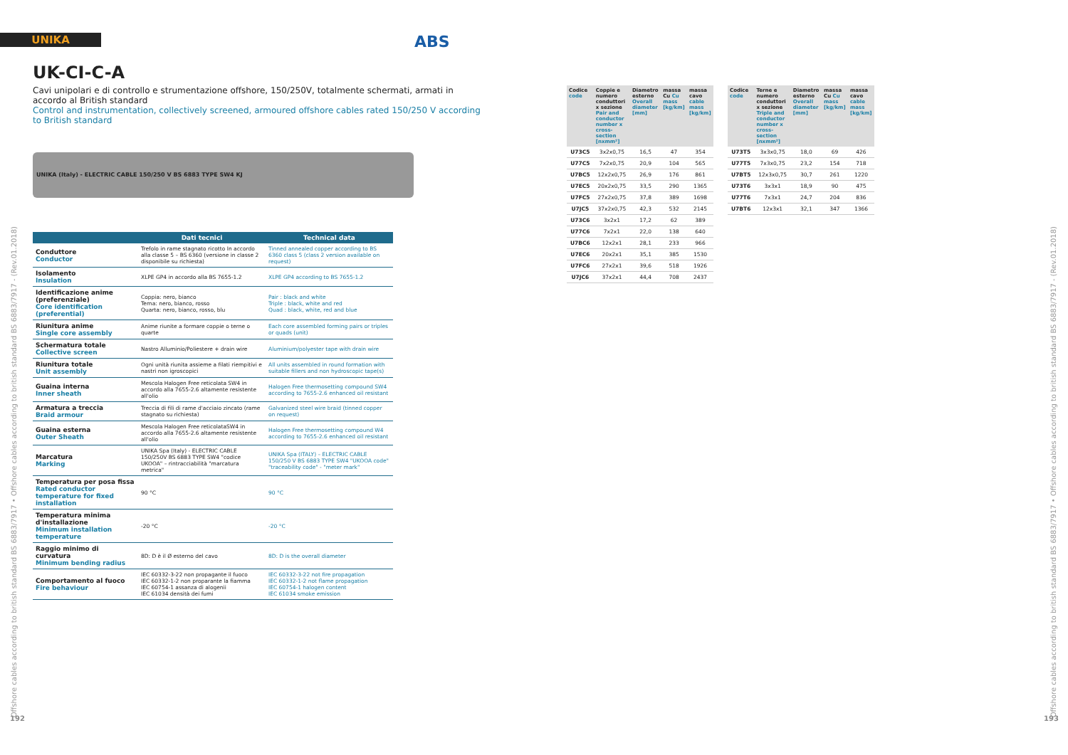UNIKA ABS
UK-CI-C-A
Cavi unipolari e di controllo e strumentazione offshore, 150/250V, totalmente schermati, armati in accordo al British standard
Control and instrumentation, collectively screened, armoured offshore cables rated 150/250 V according to British standard
UNIKA (Italy) - ELECTRIC CABLE 150/250 V BS 6883 TYPE SW4 KJ
| | Dati tecnici | Technical data |
| --- | --- | --- |
| Conduttore Conductor | Trefolo in rame stagnato ricotto In accordo alla classe 5 – BS 6360 (versione in classe 2 disponibile su richiesta) | Tinned annealed copper according to BS 6360 class 5 (class 2 version available on request) |
| Isolamento Insulation | XLPE GP4 in accordo alla BS 7655-1.2 | XLPE GP4 according to BS 7655-1.2 |
| Identificazione anime (preferenziale) Core identification (preferential) | Coppia: nero, bianco Terna: nero, bianco, rosso Quarta: nero, bianco, rosso, blu | Pair : black and white Triple : black, white and red Quad : black, white, red and blue |
| Riunitura anime Single core assembly | Anime riunite a formare coppie o terne o quarte | Each core assembled forming pairs or triples or quads (unit) |
| Schermatura totale Collective screen | Nastro Alluminio/Poliestere + drain wire | Aluminium/polyester tape with drain wire |
| Riunitura totale Unit assembly | Ogni unità riunita assieme a filati riempitivi e nastri non igroscopici | All units assembled in round formation with suitable fillers and non hydroscopic tape(s) |
| Guaina interna Inner sheath | Mescola Halogen Free reticolata SW4 in accordo alla 7655-2.6 altamente resistente all'olio | Halogen Free thermosetting compound SW4 according to 7655-2.6 enhanced oil resistant |
| Armatura a treccia Braid armour | Treccia di fili di rame d'acciaio zincato (rame stagnato su richiesta) | Galvanized steel wire braid (tinned copper on request) |
| Guaina esterna Outer Sheath | Mescola Halogen Free reticolataSW4 in accordo alla 7655-2.6 altamente resistente all'olio | Halogen Free thermosetting compound W4 according to 7655-2.6 enhanced oil resistant |
| Marcatura Marking | UNIKA Spa (Italy) - ELECTRIC CABLE 150/250V BS 6883 TYPE SW4 "codice UKOOA" – rintracciabilità "marcatura metrica" | UNIKA Spa (ITALY) – ELECTRIC CABLE 150/250 V BS 6883 TYPE SW4 "UKOOA code" "traceability code" - "meter mark" |
| Temperatura per posa fissa Rated conductor temperature for fixed installation | 90 °C | 90 °C |
| Temperatura minima d'installazione Minimum installation temperature | -20 °C | -20 °C |
| Raggio minimo di curvatura Minimum bending radius | 8D: D è il Ø esterno del cavo | 8D: D is the overall diameter |
| Comportamento al fuoco Fire behaviour | IEC 60332-3-22 non propagante il fuoco IEC 60332-1-2 non proparante la fiamma IEC 60754-1 assanza di alogenii IEC 61034 densità dei fumi | IEC 60332-3-22 not fire propagation IEC 60332-1-2 not flame propagation IEC 60754-1 halogen content IEC 61034 smoke emission |
| Codice code | Coppie e numero conduttori x sezione Pair and conductor number x cross-section [nxmm²] | Diametro esterno Overall diameter [mm] | massa Cu Cu mass [kg/km] | massa cavo cable mass [kg/km] |
| --- | --- | --- | --- | --- |
| U73C5 | 3x2x0,75 | 16,5 | 47 | 354 |
| U77C5 | 7x2x0,75 | 20,9 | 104 | 565 |
| U7BC5 | 12x2x0,75 | 26,9 | 176 | 861 |
| U7EC5 | 20x2x0,75 | 33,5 | 290 | 1365 |
| U7FC5 | 27x2x0,75 | 37,8 | 389 | 1698 |
| U7JC5 | 37x2x0,75 | 42,3 | 532 | 2145 |
| U73C6 | 3x2x1 | 17,2 | 62 | 389 |
| U77C6 | 7x2x1 | 22,0 | 138 | 640 |
| U7BC6 | 12x2x1 | 28,1 | 233 | 966 |
| U7EC6 | 20x2x1 | 35,1 | 385 | 1530 |
| U7FC6 | 27x2x1 | 39,6 | 518 | 1926 |
| U7JC6 | 37x2x1 | 44,4 | 708 | 2437 |
| Codice code | Terne e numero conduttori x sezione Triple and conductor number x cross-section [nxmm²] | Diametro esterno Overall diameter [mm] | massa Cu Cu mass [kg/km] | massa cavo cable mass [kg/km] |
| --- | --- | --- | --- | --- |
| U73T5 | 3x3x0,75 | 18,0 | 69 | 426 |
| U77T5 | 7x3x0,75 | 23,2 | 154 | 718 |
| U7BT5 | 12x3x0,75 | 30,7 | 261 | 1220 |
| U73T6 | 3x3x1 | 18,9 | 90 | 475 |
| U77T6 | 7x3x1 | 24,7 | 204 | 836 |
| U7BT6 | 12x3x1 | 32,1 | 347 | 1366 |
Offshore cables according to british standard BS 6883/7917 • Offshore cables according to british standard BS 6883/7917 - (Rev.01.2018)
Offshore cables according to british standard BS 6883/7917 • Offshore cables according to british standard BS 6883/7917 - (Rev.01.2018)
192 193